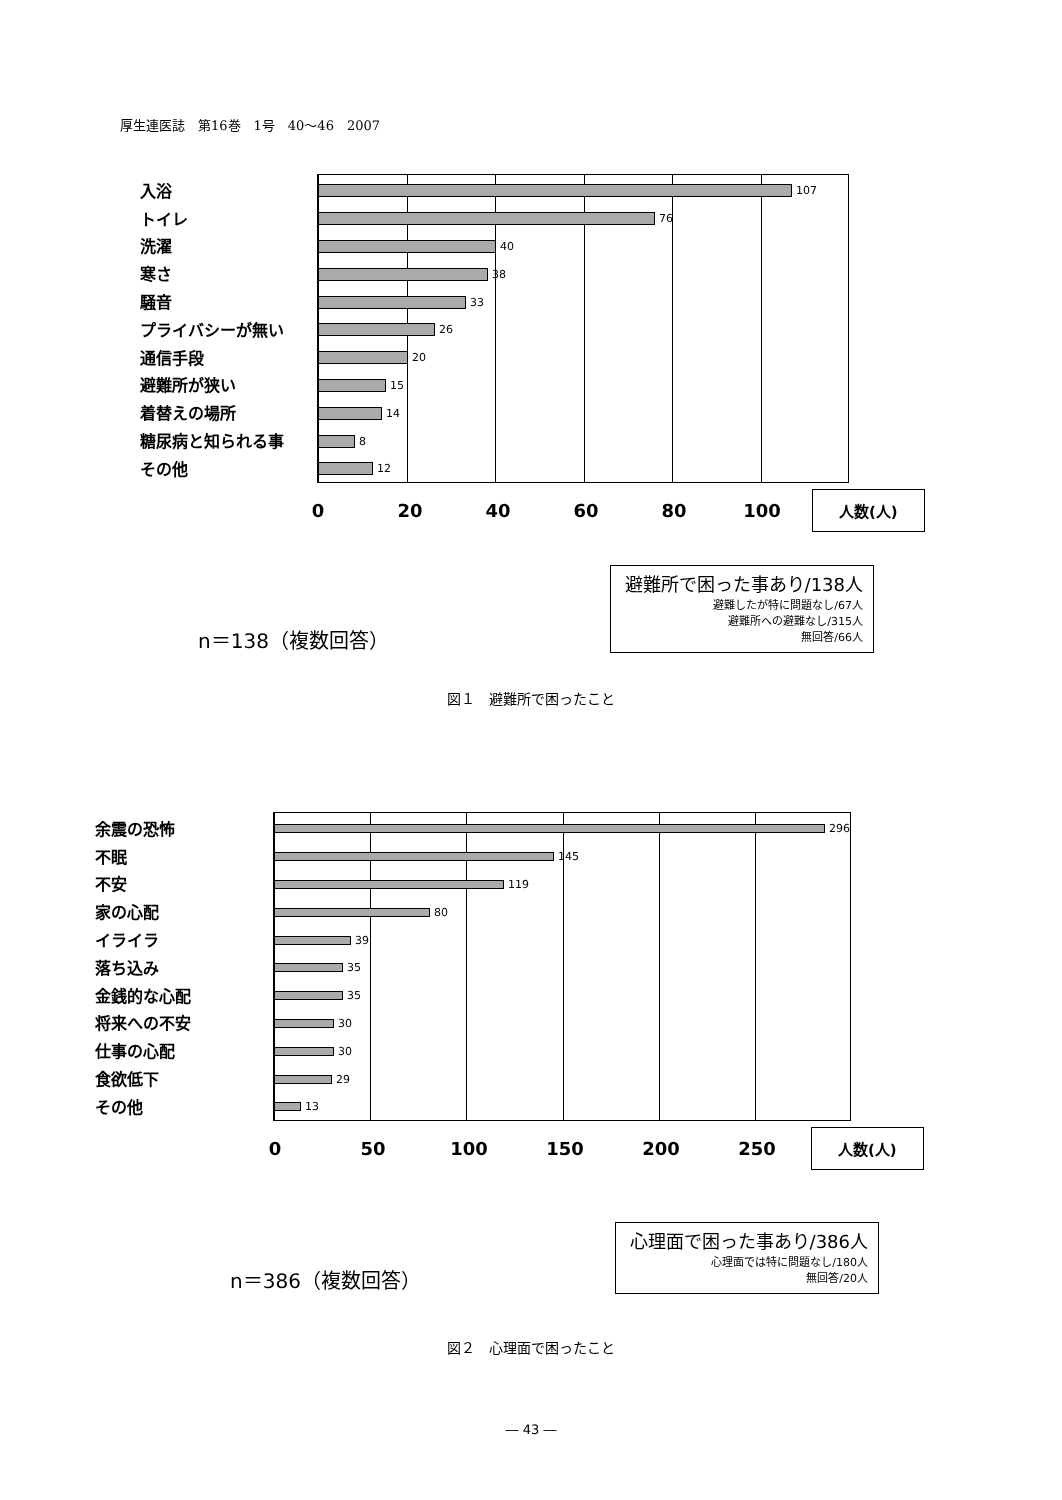厚生連医誌　第16巻　1号　40～46　2007
入浴
トイレ
洗濯
寒さ
騒音
プライバシーが無い
通信手段
避難所が狭い
着替えの場所
糖尿病と知られる事
その他
107
76
40
38
33
26
20
15
14
8
12
0 20 40 60 80 100
人数(人)
避難所で困った事あり/138人
避難したが特に問題なし/67人
避難所への避難なし/315人
無回答/66人
n＝138（複数回答）
図１　避難所で困ったこと
余震の恐怖
不眠
不安
家の心配
イライラ
落ち込み
金銭的な心配
将来への不安
仕事の心配
食欲低下
その他
296
145
119
80
39
35
35
30
30
29
13
0 50 100 150 200 250
人数(人)
心理面で困った事あり/386人
心理面では特に問題なし/180人
無回答/20人
n＝386（複数回答）
図２　心理面で困ったこと
― 43 ―